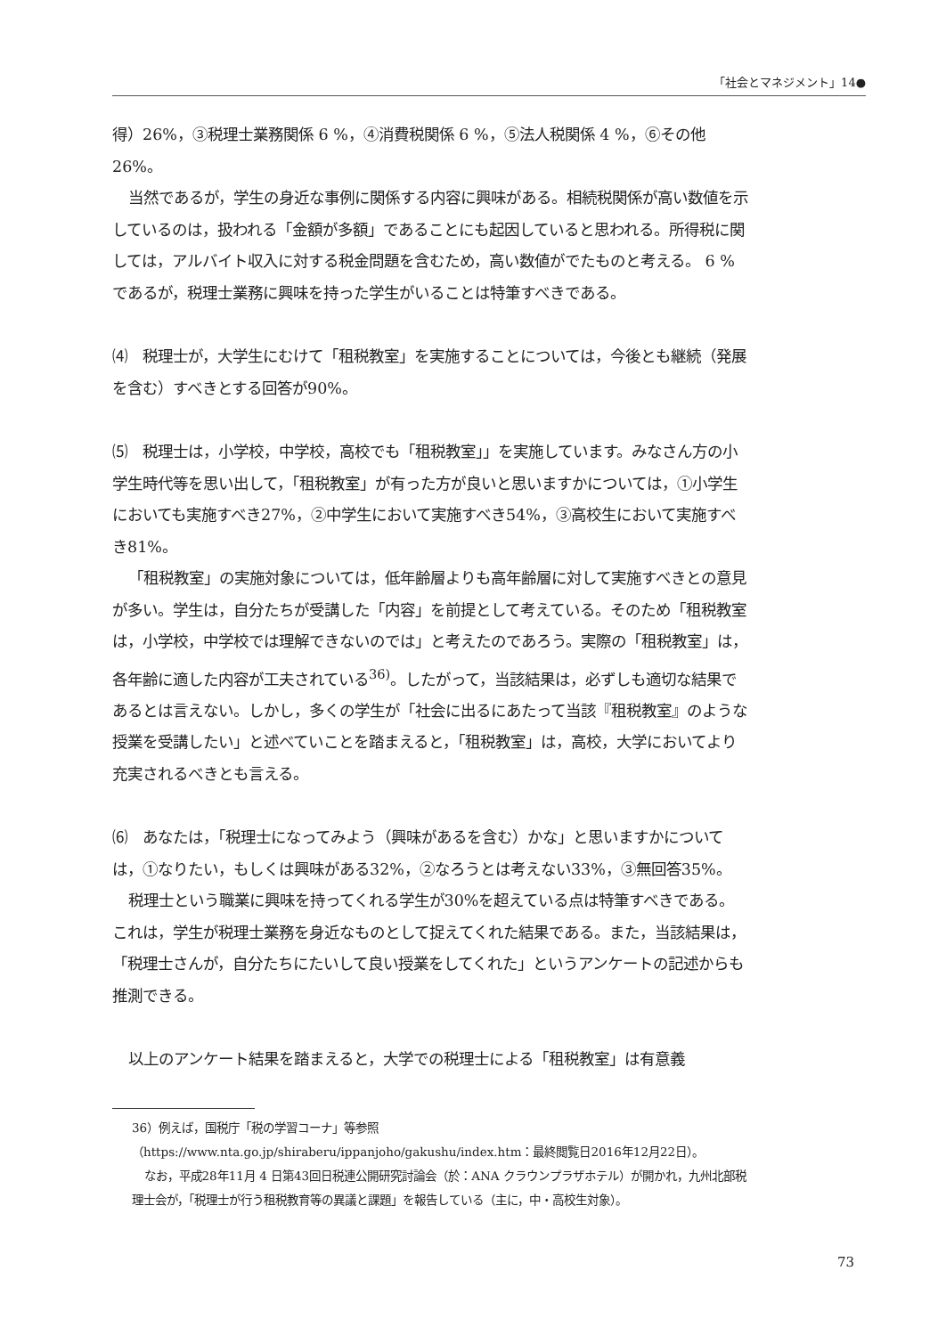「社会とマネジメント」14●
得）26%，③税理士業務関係 6 %，④消費税関係 6 %，⑤法人税関係 4 %，⑥その他26%。
当然であるが，学生の身近な事例に関係する内容に興味がある。相続税関係が高い数値を示しているのは，扱われる「金額が多額」であることにも起因していると思われる。所得税に関しては，アルバイト収入に対する税金問題を含むため，高い数値がでたものと考える。 6 %であるが，税理士業務に興味を持った学生がいることは特筆すべきである。
⑷　税理士が，大学生にむけて「租税教室」を実施することについては，今後とも継続（発展を含む）すべきとする回答が90%。
⑸　税理士は，小学校，中学校，高校でも「租税教室」」を実施しています。みなさん方の小学生時代等を思い出して，「租税教室」が有った方が良いと思いますかについては，①小学生においても実施すべき27%，②中学生において実施すべき54%，③高校生において実施すべき81%。
「租税教室」の実施対象については，低年齢層よりも高年齢層に対して実施すべきとの意見が多い。学生は，自分たちが受講した「内容」を前提として考えている。そのため「租税教室は，小学校，中学校では理解できないのでは」と考えたのであろう。実際の「租税教室」は，各年齢に適した内容が工夫されている<sup>36)</sup>。したがって，当該結果は，必ずしも適切な結果であるとは言えない。しかし，多くの学生が「社会に出るにあたって当該『租税教室』のような授業を受講したい」と述べていことを踏まえると，「租税教室」は，高校，大学においてより充実されるべきとも言える。
⑹　あなたは，「税理士になってみよう（興味があるを含む）かな」と思いますかについては，①なりたい，もしくは興味がある32%，②なろうとは考えない33%，③無回答35%。
税理士という職業に興味を持ってくれる学生が30%を超えている点は特筆すべきである。これは，学生が税理士業務を身近なものとして捉えてくれた結果である。また，当該結果は，「税理士さんが，自分たちにたいして良い授業をしてくれた」というアンケートの記述からも推測できる。
以上のアンケート結果を踏まえると，大学での税理士による「租税教室」は有意義
36）例えば，国税庁「税の学習コーナ」等参照（https://www.nta.go.jp/shiraberu/ippanjoho/gakushu/index.htm：最終閲覧日2016年12月22日）。
なお，平成28年11月 4 日第43回日税連公開研究討論会（於：ANA クラウンプラザホテル）が開かれ，九州北部税理士会が，「税理士が行う租税教育等の異議と課題」を報告している（主に，中・高校生対象）。
73